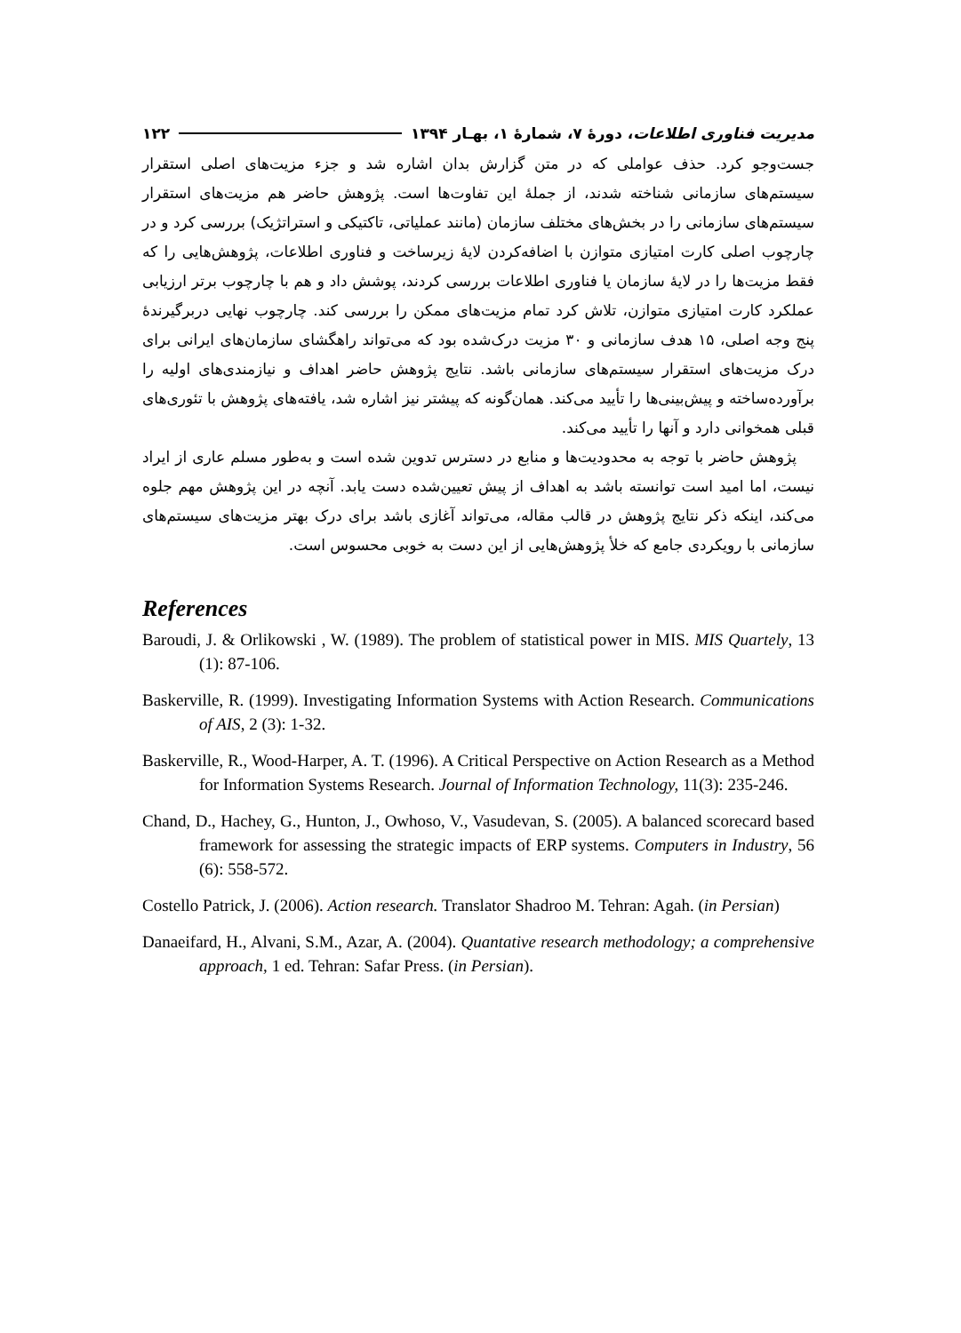مدیریت فناوری اطلاعات، دورهٔ ۷، شمارهٔ ۱، بهـار ۱۳۹۴ ۱۲۲
جست‌وجو کرد. حذف عواملی که در متن گزارش بدان اشاره شد و جزء مزیت‌های اصلی استقرار سیستم‌های سازمانی شناخته شدند، از جملهٔ این تفاوت‌ها است. پژوهش حاضر هم مزیت‌های استقرار سیستم‌های سازمانی را در بخش‌های مختلف سازمان (مانند عملیاتی، تاکتیکی و استراتژیک) بررسی کرد و در چارچوب اصلی کارت امتیازی متوازن با اضافه‌کردن لایهٔ زیرساخت و فناوری اطلاعات، پژوهش‌هایی را که فقط مزیت‌ها را در لایهٔ سازمان یا فناوری اطلاعات بررسی کردند، پوشش داد و هم با چارچوب برتر ارزیابی عملکرد کارت امتیازی متوازن، تلاش کرد تمام مزیت‌های ممکن را بررسی کند. چارچوب نهایی دربرگیرندهٔ پنج وجه اصلی، ۱۵ هدف سازمانی و ۳۰ مزیت درک‌شده بود که می‌تواند راهگشای سازمان‌های ایرانی برای درک مزیت‌های استقرار سیستم‌های سازمانی باشد. نتایج پژوهش حاضر اهداف و نیازمندی‌های اولیه را برآورده‌ساخته و پیش‌بینی‌ها را تأیید می‌کند. همان‌گونه که پیشتر نیز اشاره شد، یافته‌های پژوهش با تئوری‌های قبلی همخوانی دارد و آنها را تأیید می‌کند.
پژوهش حاضر با توجه به محدودیت‌ها و منابع در دسترس تدوین شده است و به‌طور مسلم عاری از ایراد نیست، اما امید است توانسته باشد به اهداف از پیش تعیین‌شده دست یابد. آنچه در این پژوهش مهم جلوه می‌کند، اینکه ذکر نتایج پژوهش در قالب مقاله، می‌تواند آغازی باشد برای درک بهتر مزیت‌های سیستم‌های سازمانی با رویکردی جامع که خلأ پژوهش‌هایی از این دست به خوبی محسوس است.
References
Baroudi, J. & Orlikowski , W. (1989). The problem of statistical power in MIS. MIS Quartely, 13 (1): 87-106.
Baskerville, R. (1999). Investigating Information Systems with Action Research. Communications of AIS, 2 (3): 1-32.
Baskerville, R., Wood-Harper, A. T. (1996). A Critical Perspective on Action Research as a Method for Information Systems Research. Journal of Information Technology, 11(3): 235-246.
Chand, D., Hachey, G., Hunton, J., Owhoso, V., Vasudevan, S. (2005). A balanced scorecard based framework for assessing the strategic impacts of ERP systems. Computers in Industry, 56 (6): 558-572.
Costello Patrick, J. (2006). Action research. Translator Shadroo M. Tehran: Agah. (in Persian)
Danaeifard, H., Alvani, S.M., Azar, A. (2004). Quantative research methodology; a comprehensive approach, 1 ed. Tehran: Safar Press. (in Persian).